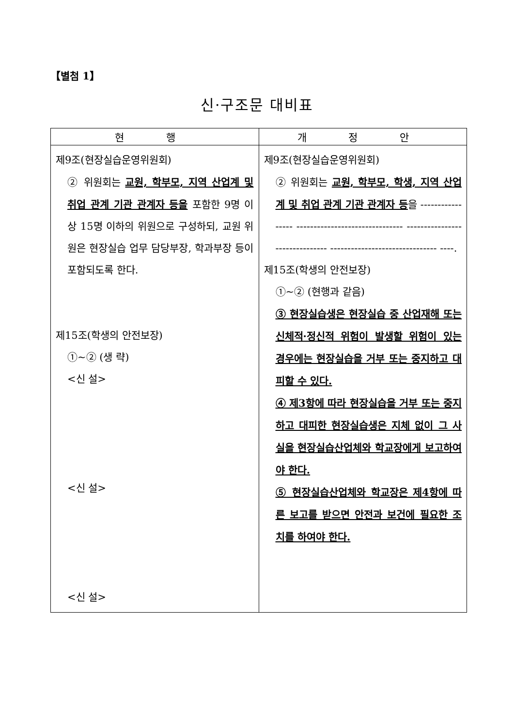【별첨 1】
신·구조문 대비표
| 현 행 | 개 정 안 |
| --- | --- |
| 제9조(현장실습운영위원회) ② 위원회는 교원, 학부모, 지역 산업계 및 취업 관계 기관 관계자 등을 포함한 9명 이상 15명 이하의 위원으로 구성하되, 교원 위원은 현장실습 업무 담당부장, 학과부장 등이 포함되도록 한다. 제15조(학생의 안전보장) ①~② (생 략) <신 설> <신 설> <신 설> | 제9조(현장실습운영위원회) ② 위원회는 교원, 학부모, 학생, 지역 산업계 및 취업 관계 기관 관계자 등 을 ----------------- ------------------------------- ------------------------------- ------------------------------- ----. 제15조(학생의 안전보장) ①~② (현행과 같음) ③ 현장실습생은 현장실습 중 산업재해 또는 신체적·정신적 위험이 발생할 위험이 있는 경우에는 현장실습을 거부 또는 중지하고 대피할 수 있다. ④ 제3항에 따라 현장실습을 거부 또는 중지하고 대피한 현장실습생은 지체 없이 그 사실을 현장실습산업체와 학교장에게 보고하여야 한다. ⑤ 현장실습산업체와 학교장은 제4항에 따른 보고를 받으면 안전과 보건에 필요한 조치를 하여야 한다. |